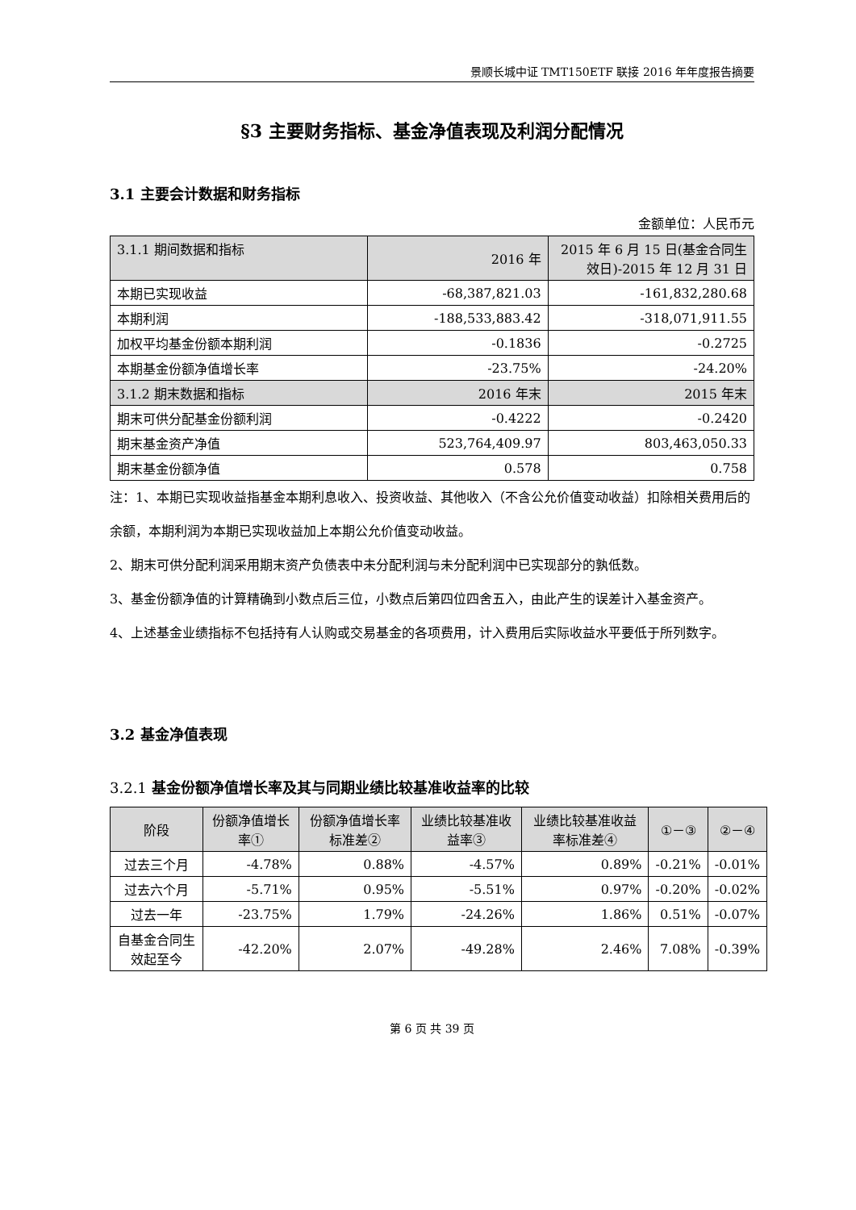景顺长城中证 TMT150ETF 联接 2016 年年度报告摘要
§3 主要财务指标、基金净值表现及利润分配情况
3.1 主要会计数据和财务指标
金额单位：人民币元
| 3.1.1 期间数据和指标 | 2016 年 | 2015 年 6 月 15 日(基金合同生效日)-2015 年 12 月 31 日 |
| 本期已实现收益 | -68,387,821.03 | -161,832,280.68 |
| 本期利润 | -188,533,883.42 | -318,071,911.55 |
| 加权平均基金份额本期利润 | -0.1836 | -0.2725 |
| 本期基金份额净值增长率 | -23.75% | -24.20% |
| 3.1.2 期末数据和指标 | 2016 年末 | 2015 年末 |
| 期末可供分配基金份额利润 | -0.4222 | -0.2420 |
| 期末基金资产净值 | 523,764,409.97 | 803,463,050.33 |
| 期末基金份额净值 | 0.578 | 0.758 |
注：1、本期已实现收益指基金本期利息收入、投资收益、其他收入（不含公允价值变动收益）扣除相关费用后的余额，本期利润为本期已实现收益加上本期公允价值变动收益。
2、期末可供分配利润采用期末资产负债表中未分配利润与未分配利润中已实现部分的孰低数。
3、基金份额净值的计算精确到小数点后三位，小数点后第四位四舍五入，由此产生的误差计入基金资产。
4、上述基金业绩指标不包括持有人认购或交易基金的各项费用，计入费用后实际收益水平要低于所列数字。
3.2 基金净值表现
3.2.1 基金份额净值增长率及其与同期业绩比较基准收益率的比较
| 阶段 | 份额净值增长率① | 份额净值增长率标准差② | 业绩比较基准收益率③ | 业绩比较基准收益率标准差④ | ①－③ | ②－④ |
| --- | --- | --- | --- | --- | --- | --- |
| 过去三个月 | -4.78% | 0.88% | -4.57% | 0.89% | -0.21% | -0.01% |
| 过去六个月 | -5.71% | 0.95% | -5.51% | 0.97% | -0.20% | -0.02% |
| 过去一年 | -23.75% | 1.79% | -24.26% | 1.86% | 0.51% | -0.07% |
| 自基金合同生效起至今 | -42.20% | 2.07% | -49.28% | 2.46% | 7.08% | -0.39% |
第 6 页 共 39 页